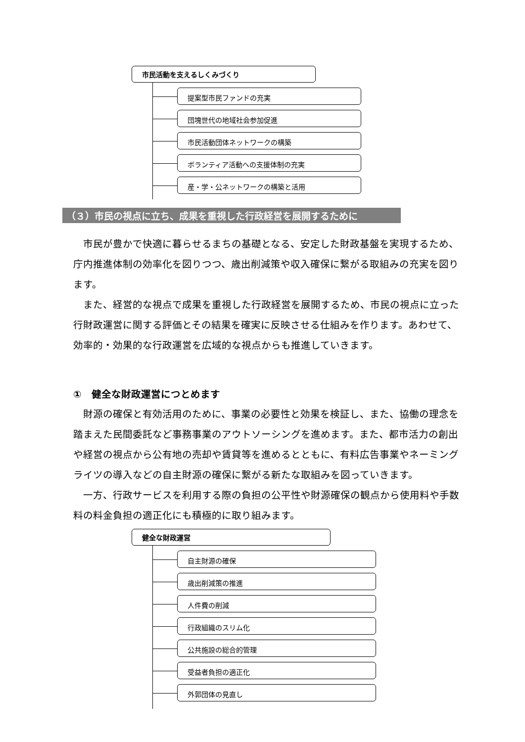市民活動を支えるしくみづくり
提案型市民ファンドの充実
団塊世代の地域社会参加促進
市民活動団体ネットワークの構築
ボランティア活動への支援体制の充実
産・学・公ネットワークの構築と活用
（３）市民の視点に立ち、成果を重視した行政経営を展開するために
市民が豊かで快適に暮らせるまちの基礎となる、安定した財政基盤を実現するため、庁内推進体制の効率化を図りつつ、歳出削減策や収入確保に繋がる取組みの充実を図ります。
また、経営的な視点で成果を重視した行政経営を展開するため、市民の視点に立った行財政運営に関する評価とその結果を確実に反映させる仕組みを作ります。あわせて、効率的・効果的な行政運営を広域的な視点からも推進していきます。
①　健全な財政運営につとめます
財源の確保と有効活用のために、事業の必要性と効果を検証し、また、協働の理念を踏まえた民間委託など事務事業のアウトソーシングを進めます。また、都市活力の創出や経営の視点から公有地の売却や賃貸等を進めるとともに、有料広告事業やネーミングライツの導入などの自主財源の確保に繋がる新たな取組みを図っていきます。
一方、行政サービスを利用する際の負担の公平性や財源確保の観点から使用料や手数料の料金負担の適正化にも積極的に取り組みます。
健全な財政運営
自主財源の確保
歳出削減策の推進
人件費の削減
行政組織のスリム化
公共施設の総合的管理
受益者負担の適正化
外郭団体の見直し